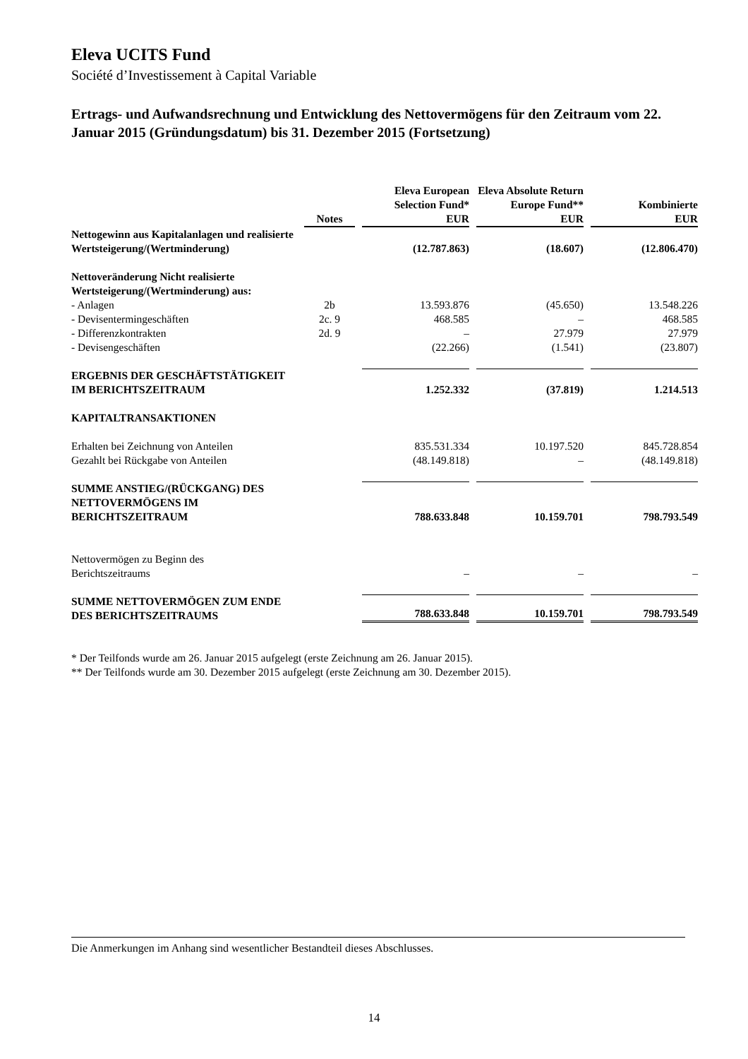Eleva UCITS Fund
Société d’Investissement à Capital Variable
Ertrags- und Aufwandsrechnung und Entwicklung des Nettovermögens für den Zeitraum vom 22. Januar 2015 (Gründungsdatum) bis 31. Dezember 2015 (Fortsetzung)
| | Notes | Eleva European Selection Fund* EUR | Eleva Absolute Return Europe Fund** EUR | Kombinierte EUR |
| --- | --- | --- | --- | --- |
| Nettogewinn aus Kapitalanlagen und realisierte Wertsteigerung/(Wertminderung) | | (12.787.863) | (18.607) | (12.806.470) |
| Nettoveränderung Nicht realisierte Wertsteigerung/(Wertminderung) aus: | | | | |
| - Anlagen | 2b | 13.593.876 | (45.650) | 13.548.226 |
| - Devisentermingeschäften | 2c. 9 | 468.585 | – | 468.585 |
| - Differenzkontrakten | 2d. 9 | – | 27.979 | 27.979 |
| - Devisengeschäften | | (22.266) | (1.541) | (23.807) |
| ERGEBNIS DER GESCHÄFTSTÄTIGKEIT IM BERICHTSZEITRAUM | | 1.252.332 | (37.819) | 1.214.513 |
| KAPITALTRANSAKTIONEN | | | | |
| Erhalten bei Zeichnung von Anteilen | | 835.531.334 | 10.197.520 | 845.728.854 |
| Gezahlt bei Rückgabe von Anteilen | | (48.149.818) | – | (48.149.818) |
| SUMME ANSTIEG/(RÜCKGANG) DES NETTOVERMÖGENS IM BERICHTSZEITRAUM | | 788.633.848 | 10.159.701 | 798.793.549 |
| Nettovermögen zu Beginn des Berichtszeitraums | | – | – | – |
| SUMME NETTOVERMÖGEN ZUM ENDE DES BERICHTSZEITRAUMS | | 788.633.848 | 10.159.701 | 798.793.549 |
* Der Teilfonds wurde am 26. Januar 2015 aufgelegt (erste Zeichnung am 26. Januar 2015).
** Der Teilfonds wurde am 30. Dezember 2015 aufgelegt (erste Zeichnung am 30. Dezember 2015).
Die Anmerkungen im Anhang sind wesentlicher Bestandteil dieses Abschlusses.
14